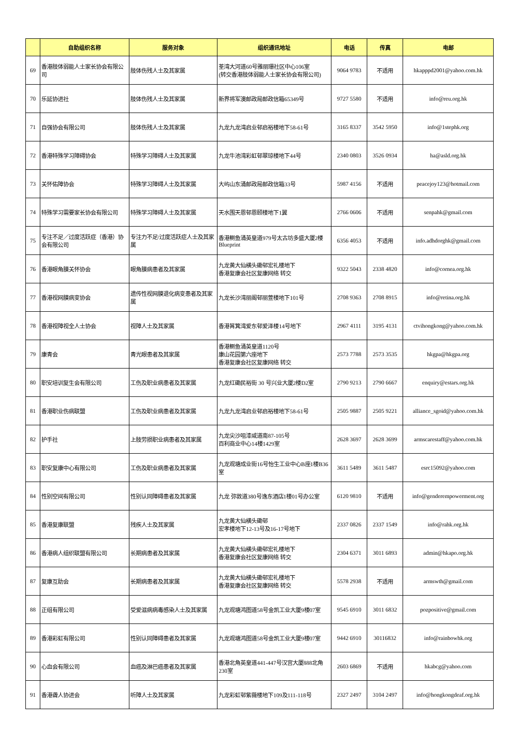| | 自助组织名称 | 服务对象 | 组织通讯地址 | 电话 | 传真 | 电邮 |
| --- | --- | --- | --- | --- | --- | --- |
| 69 | 香港肢体弱能人士家长协会有限公司 | 肢体伤残人士及其家属 | 荃湾大河道60号雅丽珊社区中心106室 (转交香港肢体弱能人士家长协会有限公司) | 9064 9783 | 不适用 | hkapppd2001@yahoo.com.hk |
| 70 | 乐延协进社 | 肢体伤残人士及其家属 | 新界将军澳邮政局邮政信箱65349号 | 9727 5580 | 不适用 | info@reu.org.hk |
| 71 | 自强协会有限公司 | 肢体伤残人士及其家属 | 九龙九龙湾启业邨启裕楼地下58-61号 | 3165 8337 | 3542 5950 | info@1stephk.org |
| 72 | 香港特殊学习障碍协会 | 特殊学习障碍人士及其家属 | 九龙牛池湾彩虹邨翠琼楼地下44号 | 2340 0803 | 3526 0934 | ha@asld.org.hk |
| 73 | 关怀佑障协会 | 特殊学习障碍人士及其家属 | 大屿山东涌邮政局邮政信箱33号 | 5987 4156 | 不适用 | peacejoy123@hotmail.com |
| 74 | 特殊学习需要家长协会有限公司 | 特殊学习障碍人士及其家属 | 天水围天恩邨恩颐楼地下1翼 | 2766 0606 | 不适用 | senpahk@gmail.com |
| 75 | 专注不足／过度活跃症（香港）协会有限公司 | 专注力不足/过度活跃症人士及其家属 | 香港鲗鱼涌英皇道979号太古坊多盛大厦2楼 Blueprint | 6356 4053 | 不适用 | info.adhdorghk@gmail.com |
| 76 | 香港眼角膜关怀协会 | 眼角膜病患者及其家属 | 九龙黄大仙横头磡邨宏礼楼地下 香港复康会社区复康网络 转交 | 9322 5043 | 2338 4820 | info@cornea.org.hk |
| 77 | 香港视网膜病变协会 | 遗传性视网膜退化病变患者及其家属 | 九龙长沙湾丽阁邨丽萱楼地下101号 | 2708 9363 | 2708 8915 | info@retina.org.hk |
| 78 | 香港视障视全人士协会 | 视障人士及其家属 | 香港筲箕湾爱东邨爱泽楼14号地下 | 2967 4111 | 3195 4131 | ctvihongkong@yahoo.com.hk |
| 79 | 康青会 | 青光眼患者及其家属 | 香港鲗鱼涌英皇道1120号 康山花园第六座地下 香港复康会社区复康网络 转交 | 2573 7788 | 2573 3535 | hkgpa@hkgpa.org |
| 80 | 职安培训复生会有限公司 | 工伤及职业病患者及其家属 | 九龙红磡民裕街 30 号兴业大厦2楼D2室 | 2790 9213 | 2790 6667 | enquiry@estars.org.hk |
| 81 | 香港职业伤病联盟 | 工伤及职业病患者及其家属 | 九龙九龙湾启业邨启裕楼地下58-61号 | 2505 9887 | 2505 9221 | alliance_sgoid@yahoo.com.hk |
| 82 | 护手社 | 上肢劳损职业病患者及其家属 | 九龙尖沙咀漆咸道南87-105号 百利商业中心14楼1429室 | 2628 3697 | 2628 3699 | armscarestaff@yahoo.com.hk |
| 83 | 职安复康中心有限公司 | 工伤及职业病患者及其家属 | 九龙观塘成业街16号怡生工业中心B座1楼B36室 | 3611 5489 | 3611 5487 | esrc15092@yahoo.com |
| 84 | 性别空间有限公司 | 性别认同障碍患者及其家属 | 九龙 弥敦道380号逸东酒店1楼01号办公室 | 6120 9810 | 不适用 | info@genderempowerment.org |
| 85 | 香港复康联盟 | 残疾人士及其家属 | 九龙黄大仙横头磡邨 宏孝楼地下12-13号及16-17号地下 | 2337 0826 | 2337 1549 | info@rahk.org.hk |
| 86 | 香港病人组织联盟有限公司 | 长期病患者及其家属 | 九龙黄大仙横头磡邨宏礼楼地下 香港复康会社区复康网络 转交 | 2304 6371 | 3011 6893 | admin@hkapo.org.hk |
| 87 | 复康互助会 | 长期病患者及其家属 | 九龙黄大仙横头磡邨宏礼楼地下 香港复康会社区复康网络 转交 | 5578 2938 | 不适用 | armswth@gmail.com |
| 88 | 正组有限公司 | 受爱滋病病毒感染人士及其家属 | 九龙观塘鸿图道58号金凯工业大厦9楼07室 | 9545 6910 | 3011 6832 | pozpositive@gmail.com |
| 89 | 香港彩虹有限公司 | 性别认同障碍患者及其家属 | 九龙观塘鸿图道58号金凯工业大厦9楼07室 | 9442 6910 | 30116832 | info@rainbowhk.org |
| 90 | 心血会有限公司 | 血癌及淋巴癌患者及其家属 | 香港北角英皇道441-447号汉宫大厦888北角230室 | 2603 6869 | 不适用 | hkabcg@yahoo.com |
| 91 | 香港聋人协进会 | 听障人士及其家属 | 九龙彩虹邨紫薇楼地下109及111-118号 | 2327 2497 | 3104 2497 | info@hongkongdeaf.org.hk |